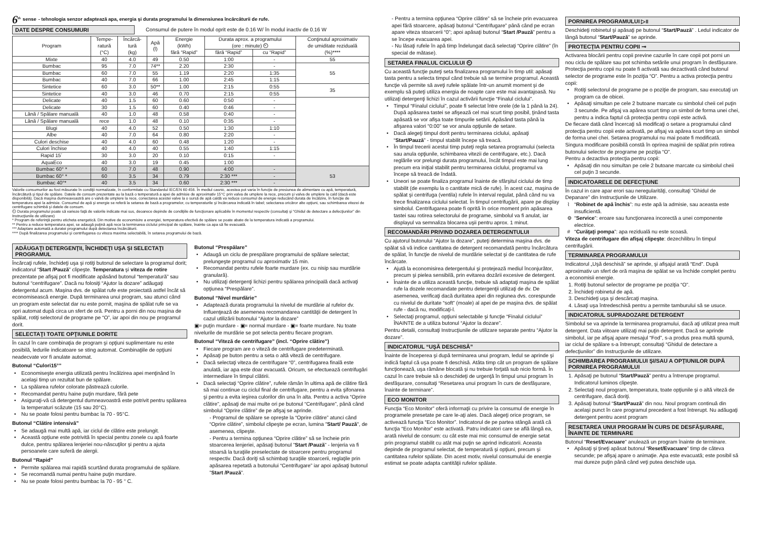6<sup>th</sup> sense - tehnologia senzor adaptează apa, energia şi durata programului la dimensiunea încărcăturii de rufe.
DATE DESPRE CONSUMURI
Consumul de putere în modul oprit este de 0.16 W/ în modul inactiv de 0.16 W
| Program | Tempe- ratură (°C) | Încărcă- tură (kg) | Apă (l) | Energie (kWh) fără “Rapid” | Durata aprox. a programului (ore : minute) ⏲ | | Conţinutul aproximativ de umiditate reziduală (%)**** |
| --- | --- | --- | --- | --- | --- | --- | --- |
| | | | | | fără “Rapid” | cu “Rapid” | |
| Mixte | 40 | 4.0 | 49 | 0.50 | 1:00 | - | 55 |
| Bumbac | 95 | 7.0 | 74** | 2.20 | 2:30 | - | 55 |
| Bumbac | 60 | 7.0 | 55 | 1.19 | 2:20 | 1:35 | |
| Bumbac | 40 | 7.0 | 66 | 1.00 | 2:45 | 1:15 | |
| Sintetice | 60 | 3.0 | 50** | 1.00 | 2:15 | 0:55 | 35 |
| Sintetice | 40 | 3.0 | 46 | 0.70 | 2:15 | 0:55 | |
| Delicate | 40 | 1.5 | 60 | 0.60 | 0:50 | - | |
| Delicate | 30 | 1.5 | 60 | 0.40 | 0:46 | - | |
| Lână / Spălare manuală | 40 | 1.0 | 48 | 0.58 | 0:40 | - | |
| Lână / Spălare manuală | rece | 1.0 | 48 | 0.10 | 0:35 | - | |
| Blugi | 40 | 4.0 | 52 | 0.50 | 1:30 | 1:10 | |
| Albe | 40 | 7.0 | 64 | 0.80 | 2:20 | - | |
| Culori deschise | 40 | 4.0 | 60 | 0.48 | 1:20 | - | |
| Culori închise | 40 | 4.0 | 40 | 0.55 | 1:40 | 1:15 | |
| Rapid 15´ | 30 | 3.0 | 20 | 0.10 | 0:15 | - | |
| AquaEco | 40 | 3.0 | 19 | 0.45 | 1:00 | | |
| Bumbac 60° * | 60 | 7.0 | 48 | 0.90 | 4:00 | - | 53 |
| Bumbac 60° * | 60 | 3.5 | 34 | 0.79 | 2:30 *** | - | |
| Bumbac 40°* | 40 | 3.5 | 34 | 0.60 | 2:30 *** | - | |
Valorile consumurilor au fost măsurate în condiţii normalizate, în conformitate cu Standardul IEC/EN 60 456. În mediul casnic, acestea pot varia în funcţie de presiunea de alimentare cu apă, temperatură, încărcătură şi tipul de spălare. Datele de consum prezentate au la bază o temperatură a apei de admisie de aproximativ 15°C prin valva de umplere la rece, precum şi valva de umplere la cald (dacă este disponibilă). Dacă maşina dumneavoastră are o valvă de umplere la rece, conectarea acestei valve la o sursă de apă caldă va reduce consumul de energie reducând durata de încălzire, în funcţie de temperatura apei la admisie. Consumul de apă şi energie se referă la setarea de bază a programelor, cu temperaturile şi încărcarea indicată în tabel; selectarea oricăror alte opţiuni, sau schimbarea vitezei de centrifugare schimbă şi datele de consum.
⏲ Durata programului poate să varieze faţă de valorile indicate mai sus, deoarece depinde de condiţiile de funcţionare aplicabile în momentul respectiv (consultaţi şi “Ghidul de detectare a defecţiunilor” din Instrucţiunile de utilizare)
* Program de referinţă pentru eticheta energetică. Din motive de economisire a energiei, temperatura efectivă de spălare se poate abate de la temperatura indicată a programului.
** Pentru a reduce temperatura apei, se adaugă puţină apă rece la terminarea ciclului principal de spălare, înainte ca apa să fie evacuată.
*** Adaptare automată a duratei programului după detectarea încărcăturii.
**** După finalizarea programului şi centrifugarea cu viteza maxima selectabilă, în setarea programului de bază.
ADĂUGAŢI DETERGENŢII, ÎNCHIDEŢI UŞA ŞI SELECTAŢI PROGRAMUL
Încărcaţi rufele, închideţi uşa şi rotiţi butonul de selectare la programul dorit; indicatorul “Start /Pauză” clipeşte. Temperatura şi viteza de rotire prezentate pe afişaj pot fi modificate apăsând butonul “temperatură” sau butonul “centrifugare”. Dacă nu folosiţi “Ajutor la dozare” adăugaţi detergentul acum. Maşina dvs. de spălat rufe este proiectată astfel încât să economisească energie. După terminarea unui program, sau atunci când un program este selectat dar nu este pornit, maşina de spălat rufe se va opri automat după circa un sfert de oră. Pentru a porni din nou maşina de spălat, rotiţi selectorul de programe pe “O”, iar apoi din nou pe programul dorit.
SELECTAŢI TOATE OPŢIUNILE DORITE
În cazul în care combinaţia de program şi opţiuni suplimentare nu este posibilă, ledurile indicatoare se sting automat. Combinaţiile de opţiuni neadecvate vor fi anulate automat.
Butonul “Culori15°”
• Economiseşte energia utilizată pentru încălzirea apei menţinând în acelaşi timp un rezultat bun de spălare.
• La spălarea rufelor colorate păstrează culorile.
• Recomandat pentru haine puţin murdare, fără pete
• Asiguraţi-vă că detergentul dumneavoastră este potrivit pentru spălarea la temperaturi scăzute (15 sau 20°C).
• Nu se poate folosi pentru bumbac la 70 - 95°C.
Butonul “Clătire intensivă”
• Se adaugă mai multă apă, iar ciclul de clătire este prelungit.
• Această opţiune este potrivită în special pentru zonele cu apă foarte dulce, pentru spălarea lenjeriei nou-născuţilor şi pentru a ajuta persoanele care suferă de alergii.
Butonul “Rapid”
• Permite spălarea mai rapidă scurtând durata programului de spălare.
• Se recomandă numai pentru haine puţin murdare.
• Nu se poate folosi pentru bumbac la 70 - 95 ° C.
Butonul “Prespălare”
• Adaugă un ciclu de prespălare programului de spălare selectat; prelungeşte programul cu aproximativ 15 min.
• Recomandat pentru rufele foarte murdare (ex. cu nisip sau murdărie granulară).
• Nu utilizaţi detergenţi lichizi pentru spălarea principală dacă activaţi opţiunea “Prespălare”.
Butonul “Nivel murdărie”
• Adaptează durata programului la nivelul de murdărie al rufelor dv. Influenţează de asemenea recomandarea cantităţii de detergent în cazul utilizării butonului “Ajutor la dozare”
▣= puţin murdare - ▣= normal murdare - ▣= foarte murdare. Nu toate nivelurile de murdărie se pot selecta pentru fiecare program.
Butonul “Viteză de centrifugare” (incl. “Oprire clătire”)
• Fiecare program are o viteză de centrifugare predeterminată.
• Apăsaţi pe buton pentru a seta o altă viteză de centrifugare.
• Dacă selectaţi viteza de centrifugare “0”, centrifugarea finală este anulată, iar apa este doar evacuată. Oricum, se efectuează centrifugări intermediare în timpul clătirii.
• Dacă selectaţi “Oprire clătire”, rufele rămân în ultima apă de clătire fără să mai continue cu ciclul final de centrifugare, pentru a evita şifonarea şi pentru a evita ieşirea culorilor din una în alta. Pentru a activa “Oprire clătire”, apăsaţi de mai multe ori pe butonul “Centrifugare”, până când simbolul “Oprire clătire” de pe afişaj se aprinde.
- Programul de spălare se opreşte la “Oprire clătire” atunci când “Oprire clătire”, simbolul clipeşte pe ecran, lumina "Start/ Pauză", de asemenea, clipeşte.
- Pentru a termina opţiunea “Oprire clătire” să se încheie prin stoarcerea lenjeriei, apăsaţi butonul ”Start /Pauză” - lenjeria va fi stoarsă la turaţiile preselectate de stoarcere pentru programul respectiv. Dacă doriţi să schimbaţi turaţiile stoarcerii, reglaţile prin apăsarea repetată a butonului “Centrifugare” iar apoi apăsaţi butonul ”Start /Pauză”.
- Pentru a termina opţiunea “Oprire clătire” să se încheie prin evacuarea apei fără stoarcere, apăsaţi butonul “Centrifugare” până când pe ecran apare viteza stoarcerii “0”; apoi apăsaţi butonul “Start /Pauză” pentru a se începe evacuarea apei.
- Nu lăsaţi rufele în apă timp îndelungat dacă selectaţi “Oprire clătire” (în special de mătase).
SETAREA FINALUL CICLULUI ⏲
Cu această funcţie puteţi seta finalizarea programului în timp util: apăsaţi tasta pentru a selecta timpul când trebuie să se termine programul. Această funcţie vă permite să aveţi rufele spălate într-un anumit moment şi de exemplu să puteţi utiliza energia de noapte care este mai avantajoasă. Nu utilizaţi detergenţi lichizi în cazul activării funcţie “Finalul ciclului”.
• Timpul “Finalul ciclului”, poate fi selectat între orele (de la 1 până la 24). După apăsarea tastei se afişează cel mai scurt timp posibil, ţinând tasta apăsată se vor afişa toate timpurile setării. Apăsând tasta până la afişarea valori “0:00” se vor anula opţiunile de setare.
• Dacă alegeţi timpul dorit pentru terminarea ciclului, apăsaţi “Start/Pauză” - timpul stabilit începe să treacă.
• În timpul trecerii acestui timp puteţi regla setarea programului (selecta sau anula opţiunile, schimbarea vitezii de centrifugare, etc.). Dacă reglările vor prelungi durata programului, încât timpul este mai lung precum era iniţial stabilit pentru terminarea ciclului, programul va începe să treacă de îndată.
• Uneori se poate finaliza programul înainte de sfârşitul ciclului de timp stabilit (de exemplu la o cantitate mică de rufe). În acest caz, maşina de spălat şi centrifuga (ventila) rufele în interval regulat, până când nu va trece finalizarea ciclului selectat. În timpul centrifugării, apare pe display simbolul. Centrifugarea poate fi oprită în orice moment prin apăsarea tastei sau rotirea selectorului de programe, simbolul va fi anulat, iar displayul va semnaliza blocarea uşii pentru aprox. 1 minut.
RECOMANDĂRI PRIVIND DOZAREA DETERGENTULUI
Cu ajutorul butonului “Ajutor la dozare”, puteţi determina maşina dvs. de spălat să vă indice cantitatea de detergent recomandată pentru încărcătura de spălat, în funcţie de nivelul de murdărie selectat şi de cantitatea de rufe încărcate.
• Ajută la economisirea detergentului şi protejează mediul înconjurător, precum şi pielea sensibilă, prin evitarea dozării excesive de detergent.
• Înainte de a utiliza această funcţie, trebuie să adaptaţi maşina de spălat rufe la dozele recomandate pentru detergenţii utilizaţi de dv. De asemenea, verificaţi dacă duritatea apei din regiunea dvs. corespunde cu nivelul de duritate “soft” (moale) al apei de pe maşina dvs. de spălat rufe - dacă nu, modificaţi-l.
• Selectaţi programul, opţiuni selectabile şi funcţie “Finalul ciclului” ÎNAINTE de a utiliza butonul “Ajutor la dozare”.
Pentru detalii, consultaţi Instrucţiunile de utilizare separate pentru “Ajutor la dozare”.
INDICATORUL “UŞĂ DESCHISĂ”
Înainte de începerea şi după terminarea unui program, ledul se aprinde şi indică faptul că uşa poate fi deschisă. Atâta timp cât un program de spălare funcţionează, uşa rămâne blocată şi nu trebuie forţată sub nicio formă. În cazul în care trebuie să o deschideţi de urgenţă în timpul unui program în desfăşurare, consultaţi “Resetarea unui program în curs de desfăşurare, înainte de terminare”.
ECO MONITOR
Funcţia “Eco Monitor” oferă informaţii cu privire la consumul de energie în programele presetate pe care le-aţi ales. Dacă alegeţi orice program, se activează funcţia “Eco Monitor”. Indicatorul de pe partea stângă arată că funcţia “Eco Monitor” este activată. Patru indicatori care se află lângă ea, arată nivelul de consum: cu cât este mai mic consumul de energie setat prin programul stabilit cu atât mai puţin se aprind indicatorii. Aceasta depinde de programul selectat, de temperatură şi opţiuni, precum şi cantitatea rufelor spălate. Din acest motiv, nivelul consumului de energie estimat se poate adapta cantităţii rufelor spălate.
PORNIREA PROGRAMULUI ▷॥
Deschideţi robinetul şi apăsaţi pe butonul “Start/Pauză” . Ledul indicator de lângă butonul “Start/Pauză” se aprinde.
PROTECŢIA PENTRU COPII ⊸
Activarea blocării pentru copii previne cazurile în care copii pot porni un nou ciclu de spălare sau pot schimba setările unui program în desfăşurare. Protecţia pentru copii nu poate fi activată sau dezactivată când butonul selector de programe este în poziţia “O”. Pentru a activa protecţia pentru copii:
• Rotiţi selectorul de programe pe o poziţie de program, sau executaţi un program ca de obicei.
• Apăsaţi simultan pe cele 2 butoane marcate cu simbolul cheii cel puţin 3 secunde. Pe afişaj va apărea scurt timp un simbol de forma unei chei, pentru a indica faptul că protecţia pentru copii este activă.
De fiecare dată când încercaţi să modificaţi o setare a programului când protecţia pentru copii este activată, pe afişaj va apărea scurt timp un simbol de forma unei chei. Setarea programului nu mai poate fi modificată. Singura modificare posibilă constă în oprirea maşinii de spălat prin rotirea butonului selector de programe pe poziţia “O”.
Pentru a dezactiva protecţia pentru copii:
• Apăsaţi din nou simultan pe cele 2 butoane marcate cu simbolul cheii cel puţin 3 secunde.
INDICATOARELE DE DEFECŢIUNE
În cazul in care apar erori sau neregularităţi, consultaţi ”Ghidul de Depanare” din Instrucţiunile de Utilizare.
⌇ “Robinet de apă închis”: nu este apă la admisie, sau aceasta este insuficientă.
⚙ “Service”: eroare sau funcţionarea incorectă a unei componente electrice.
# “Curăţaţi pompa”: apa reziduală nu este scoasă.
Viteza de centrifugare din afişaj clipeşte: dezechilibru în timpul centrifugării.
TERMINAREA PROGRAMULUI
Indicatorul „Uşă deschisă” se aprinde, şi afişajul arată “End”. După aproximativ un sfert de oră maşina de spălat se va închide complet pentru a economisii energie.
1. Rotiţi butonul selector de programe pe poziţia “O”.
2. Închideţi robinetul de apă.
3. Deschideţi uşa şi descărcaţi maşina.
4. Lăsaţi uşa întredeschisă pentru a permite tamburului să se usuce.
INDICATORUL SUPRADOZARE DETERGENT
Simbolul se va aprinde la terminarea programului, dacă aţi utilizat prea mult detergent. Data viitoare utilizaţi mai puţin detergent. Dacă se aprinde simbolul, iar pe afişaj apare mesajul “Fod”, s-a produs prea multă spumă, iar ciclul de spălare s-a întrerupt; consultaţi “Ghidul de detectare a defecţiunilor” din Instrucţiunile de utilizare.
SCHIMBAREA PROGRAMULUI ŞI/SAU A OPŢIUNILOR DUPĂ PORNIREA PROGRAMULUI
1. Apăsaţi pe butonul “Start/Pauză” pentru a întrerupe programul. Indicatorul luminos clipeşte.
2. Selectaţi noul program, temperatura, toate opţiunile şi o altă viteză de centrifugare, dacă doriţi.
3. Apăsaţi butonul “Start/Pauză” din nou. Noul program continuă din acelaşi punct în care programul precedent a fost întrerupt. Nu adăugaţi detergent pentru acest program
RESETAREA UNUI PROGRAM ÎN CURS DE DESFĂŞURARE, ÎNAINTE DE TERMINARE
Butonul “Reset/Evacuare” anulează un program înainte de terminare.
• Apăsaţi şi ţineţi apăsat butonul “Reset/Evacuare” timp de câteva secunde; pe afişaj apare o animaţie. Apa este evacuată; este posibil să mai dureze puţin până când veţi putea deschide uşa.